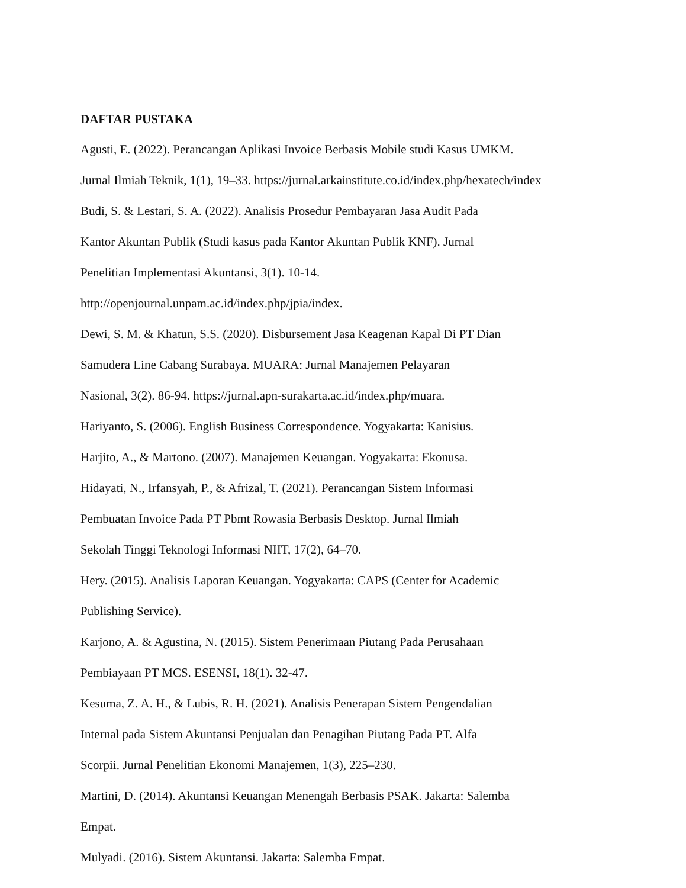DAFTAR PUSTAKA
Agusti, E. (2022). Perancangan Aplikasi Invoice Berbasis Mobile studi Kasus UMKM.
Jurnal Ilmiah Teknik, 1(1), 19–33. https://jurnal.arkainstitute.co.id/index.php/hexatech/index
Budi, S. & Lestari, S. A. (2022). Analisis Prosedur Pembayaran Jasa Audit Pada
Kantor Akuntan Publik (Studi kasus pada Kantor Akuntan Publik KNF). Jurnal
Penelitian Implementasi Akuntansi, 3(1). 10-14.
http://openjournal.unpam.ac.id/index.php/jpia/index.
Dewi, S. M. & Khatun, S.S. (2020). Disbursement Jasa Keagenan Kapal Di PT Dian
Samudera Line Cabang Surabaya. MUARA: Jurnal Manajemen Pelayaran
Nasional, 3(2). 86-94. https://jurnal.apn-surakarta.ac.id/index.php/muara.
Hariyanto, S. (2006). English Business Correspondence. Yogyakarta: Kanisius.
Harjito, A., & Martono. (2007). Manajemen Keuangan. Yogyakarta: Ekonusa.
Hidayati, N., Irfansyah, P., & Afrizal, T. (2021). Perancangan Sistem Informasi
Pembuatan Invoice Pada PT Pbmt Rowasia Berbasis Desktop. Jurnal Ilmiah
Sekolah Tinggi Teknologi Informasi NIIT, 17(2), 64–70.
Hery. (2015). Analisis Laporan Keuangan. Yogyakarta: CAPS (Center for Academic
Publishing Service).
Karjono, A. & Agustina, N. (2015). Sistem Penerimaan Piutang Pada Perusahaan
Pembiayaan PT MCS. ESENSI, 18(1). 32-47.
Kesuma, Z. A. H., & Lubis, R. H. (2021). Analisis Penerapan Sistem Pengendalian
Internal pada Sistem Akuntansi Penjualan dan Penagihan Piutang Pada PT. Alfa
Scorpii. Jurnal Penelitian Ekonomi Manajemen, 1(3), 225–230.
Martini, D. (2014). Akuntansi Keuangan Menengah Berbasis PSAK. Jakarta: Salemba
Empat.
Mulyadi. (2016). Sistem Akuntansi. Jakarta: Salemba Empat.